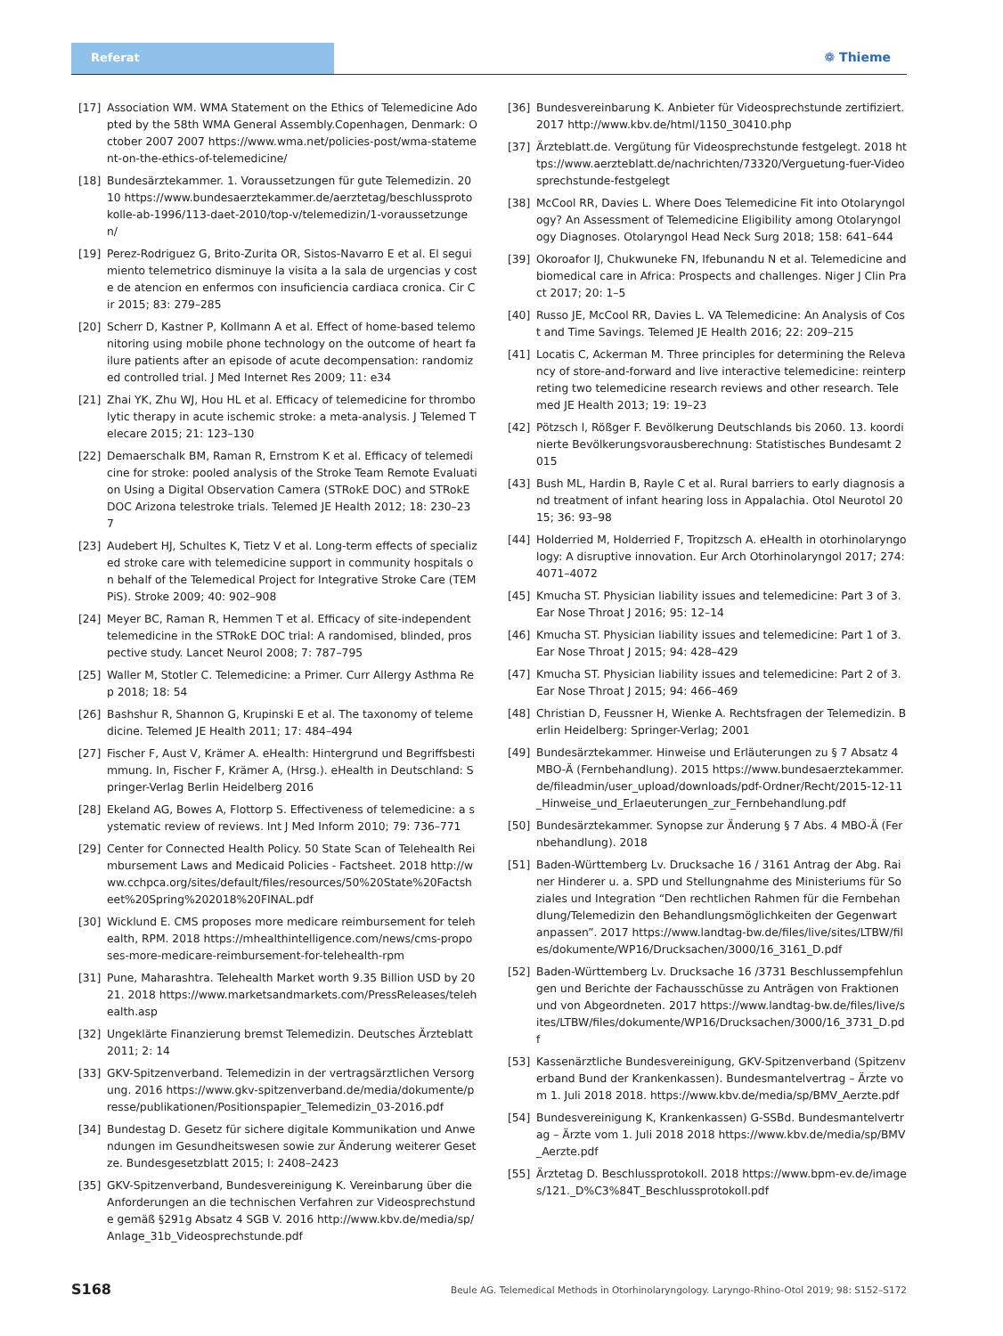Referat
❁ Thieme
[17] Association WM. WMA Statement on the Ethics of Telemedicine Adopted by the 58th WMA General Assembly.Copenhagen, Denmark: October 2007 2007 https://www.wma.net/policies-post/wma-statement-on-the-ethics-of-telemedicine/
[18] Bundesärztekammer. 1. Voraussetzungen für gute Telemedizin. 2010 https://www.bundesaerztekammer.de/aerztetag/beschlussprotokolle-ab-1996/113-daet-2010/top-v/telemedizin/1-voraussetzungen/
[19] Perez-Rodriguez G, Brito-Zurita OR, Sistos-Navarro E et al. El seguimiento telemetrico disminuye la visita a la sala de urgencias y coste de atencion en enfermos con insuficiencia cardiaca cronica. Cir Cir 2015; 83: 279–285
[20] Scherr D, Kastner P, Kollmann A et al. Effect of home-based telemonitoring using mobile phone technology on the outcome of heart failure patients after an episode of acute decompensation: randomized controlled trial. J Med Internet Res 2009; 11: e34
[21] Zhai YK, Zhu WJ, Hou HL et al. Efficacy of telemedicine for thrombolytic therapy in acute ischemic stroke: a meta-analysis. J Telemed Telecare 2015; 21: 123–130
[22] Demaerschalk BM, Raman R, Ernstrom K et al. Efficacy of telemedicine for stroke: pooled analysis of the Stroke Team Remote Evaluation Using a Digital Observation Camera (STRokE DOC) and STRokE DOC Arizona telestroke trials. Telemed JE Health 2012; 18: 230–237
[23] Audebert HJ, Schultes K, Tietz V et al. Long-term effects of specialized stroke care with telemedicine support in community hospitals on behalf of the Telemedical Project for Integrative Stroke Care (TEMPiS). Stroke 2009; 40: 902–908
[24] Meyer BC, Raman R, Hemmen T et al. Efficacy of site-independent telemedicine in the STRokE DOC trial: A randomised, blinded, prospective study. Lancet Neurol 2008; 7: 787–795
[25] Waller M, Stotler C. Telemedicine: a Primer. Curr Allergy Asthma Rep 2018; 18: 54
[26] Bashshur R, Shannon G, Krupinski E et al. The taxonomy of telemedicine. Telemed JE Health 2011; 17: 484–494
[27] Fischer F, Aust V, Krämer A. eHealth: Hintergrund und Begriffsbestimmung. In, Fischer F, Krämer A, (Hrsg.). eHealth in Deutschland: Springer-Verlag Berlin Heidelberg 2016
[28] Ekeland AG, Bowes A, Flottorp S. Effectiveness of telemedicine: a systematic review of reviews. Int J Med Inform 2010; 79: 736–771
[29] Center for Connected Health Policy. 50 State Scan of Telehealth Reimbursement Laws and Medicaid Policies - Factsheet. 2018 http://www.cchpca.org/sites/default/files/resources/50%20State%20Factsheet%20Spring%202018%20FINAL.pdf
[30] Wicklund E. CMS proposes more medicare reimbursement for telehealth, RPM. 2018 https://mhealthintelligence.com/news/cms-proposes-more-medicare-reimbursement-for-telehealth-rpm
[31] Pune, Maharashtra. Telehealth Market worth 9.35 Billion USD by 2021. 2018 https://www.marketsandmarkets.com/PressReleases/telehealth.asp
[32] Ungeklärte Finanzierung bremst Telemedizin. Deutsches Ärzteblatt 2011; 2: 14
[33] GKV-Spitzenverband. Telemedizin in der vertragsärztlichen Versorgung. 2016 https://www.gkv-spitzenverband.de/media/dokumente/presse/publikationen/Positionspapier_Telemedizin_03-2016.pdf
[34] Bundestag D. Gesetz für sichere digitale Kommunikation und Anwendungen im Gesundheitswesen sowie zur Änderung weiterer Gesetze. Bundesgesetzblatt 2015; I: 2408–2423
[35] GKV-Spitzenverband, Bundesvereinigung K. Vereinbarung über die Anforderungen an die technischen Verfahren zur Videosprechstunde gemäß §291g Absatz 4 SGB V. 2016 http://www.kbv.de/media/sp/Anlage_31b_Videosprechstunde.pdf
[36] Bundesvereinbarung K. Anbieter für Videosprechstunde zertifiziert. 2017 http://www.kbv.de/html/1150_30410.php
[37] Ärzteblatt.de. Vergütung für Videosprechstunde festgelegt. 2018 https://www.aerzteblatt.de/nachrichten/73320/Verguetung-fuer-Videosprechstunde-festgelegt
[38] McCool RR, Davies L. Where Does Telemedicine Fit into Otolaryngology? An Assessment of Telemedicine Eligibility among Otolaryngology Diagnoses. Otolaryngol Head Neck Surg 2018; 158: 641–644
[39] Okoroafor IJ, Chukwuneke FN, Ifebunandu N et al. Telemedicine and biomedical care in Africa: Prospects and challenges. Niger J Clin Pract 2017; 20: 1–5
[40] Russo JE, McCool RR, Davies L. VA Telemedicine: An Analysis of Cost and Time Savings. Telemed JE Health 2016; 22: 209–215
[41] Locatis C, Ackerman M. Three principles for determining the Relevancy of store-and-forward and live interactive telemedicine: reinterpreting two telemedicine research reviews and other research. Telemed JE Health 2013; 19: 19–23
[42] Pötzsch l, Rößger F. Bevölkerung Deutschlands bis 2060. 13. koordinierte Bevölkerungsvorausberechnung: Statistisches Bundesamt 2015
[43] Bush ML, Hardin B, Rayle C et al. Rural barriers to early diagnosis and treatment of infant hearing loss in Appalachia. Otol Neurotol 2015; 36: 93–98
[44] Holderried M, Holderried F, Tropitzsch A. eHealth in otorhinolaryngology: A disruptive innovation. Eur Arch Otorhinolaryngol 2017; 274: 4071–4072
[45] Kmucha ST. Physician liability issues and telemedicine: Part 3 of 3. Ear Nose Throat J 2016; 95: 12–14
[46] Kmucha ST. Physician liability issues and telemedicine: Part 1 of 3. Ear Nose Throat J 2015; 94: 428–429
[47] Kmucha ST. Physician liability issues and telemedicine: Part 2 of 3. Ear Nose Throat J 2015; 94: 466–469
[48] Christian D, Feussner H, Wienke A. Rechtsfragen der Telemedizin. Berlin Heidelberg: Springer-Verlag; 2001
[49] Bundesärztekammer. Hinweise und Erläuterungen zu § 7 Absatz 4 MBO-Ä (Fernbehandlung). 2015 https://www.bundesaerztekammer.de/fileadmin/user_upload/downloads/pdf-Ordner/Recht/2015-12-11_Hinweise_und_Erlaeuterungen_zur_Fernbehandlung.pdf
[50] Bundesärztekammer. Synopse zur Änderung § 7 Abs. 4 MBO-Ä (Fernbehandlung). 2018
[51] Baden-Württemberg Lv. Drucksache 16 / 3161 Antrag der Abg. Rainer Hinderer u. a. SPD und Stellungnahme des Ministeriums für Soziales und Integration “Den rechtlichen Rahmen für die Fernbehandlung/Telemedizin den Behandlungsmöglichkeiten der Gegenwart anpassen”. 2017 https://www.landtag-bw.de/files/live/sites/LTBW/files/dokumente/WP16/Drucksachen/3000/16_3161_D.pdf
[52] Baden-Württemberg Lv. Drucksache 16 /3731 Beschlussempfehlungen und Berichte der Fachausschüsse zu Anträgen von Fraktionen und von Abgeordneten. 2017 https://www.landtag-bw.de/files/live/sites/LTBW/files/dokumente/WP16/Drucksachen/3000/16_3731_D.pdf
[53] Kassenärztliche Bundesvereinigung, GKV-Spitzenverband (Spitzenverband Bund der Krankenkassen). Bundesmantelvertrag – Ärzte vom 1. Juli 2018 2018. https://www.kbv.de/media/sp/BMV_Aerzte.pdf
[54] Bundesvereinigung K, Krankenkassen) G-SSBd. Bundesmantelvertrag – Ärzte vom 1. Juli 2018 2018 https://www.kbv.de/media/sp/BMV_Aerzte.pdf
[55] Ärztetag D. Beschlussprotokoll. 2018 https://www.bpm-ev.de/images/121._D%C3%84T_Beschlussprotokoll.pdf
S168 Beule AG. Telemedical Methods in Otorhinolaryngology. Laryngo-Rhino-Otol 2019; 98: S152–S172